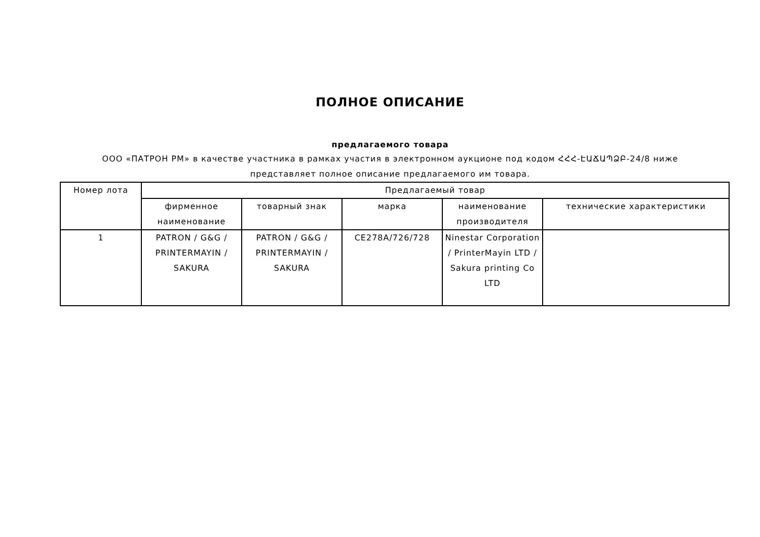ПОЛНОЕ ОПИСАНИЕ
предлагаемого товара
ООО «ПАТРОН РМ» в качестве участника в рамках участия в электронном аукционе под кодом ՀՀՀ-ԷԱՃԱՊՁԲ-24/8 ниже представляет полное описание предлагаемого им товара.
| Номер лота | Предлагаемый товар | | | | |
| --- | --- | --- | --- | --- | --- |
| | фирменное наименование | товарный знак | марка | наименование производителя | технические характеристики |
| 1 | PATRON / G&G / PRINTERMAYIN / SAKURA | PATRON / G&G / PRINTERMAYIN / SAKURA | CE278A/726/728 | Ninestar Corporation / PrinterMayin LTD / Sakura printing Co LTD | |